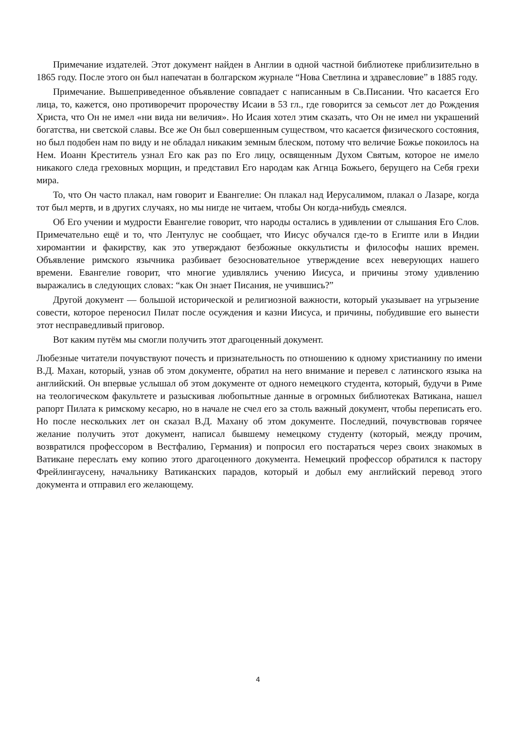Примечание издателей. Этот документ найден в Англии в одной частной библиотеке приблизительно в 1865 году. После этого он был напечатан в болгарском журнале “Нова Светлина и здравесловие” в 1885 году.
Примечание. Вышеприведенное объявление совпадает с написанным в Св.Писании. Что касается Его лица, то, кажется, оно противоречит пророчеству Исаии в 53 гл., где говорится за семьсот лет до Рождения Христа, что Он не имел «ни вида ни величия». Но Исаия хотел этим сказать, что Он не имел ни украшений богатства, ни светской славы. Все же Он был совершенным существом, что касается физического состояния, но был подобен нам по виду и не обладал никаким земным блеском, потому что величие Божье покоилось на Нем. Иоанн Креститель узнал Его как раз по Его лицу, освященным Духом Святым, которое не имело никакого следа греховных морщин, и представил Его народам как Агнца Божьего, берущего на Себя грехи мира.
То, что Он часто плакал, нам говорит и Евангелие: Он плакал над Иерусалимом, плакал о Лазаре, когда тот был мертв, и в других случаях, но мы нигде не читаем, чтобы Он когда-нибудь смеялся.
Об Его учении и мудрости Евангелие говорит, что народы остались в удивлении от слышания Его Слов. Примечательно ещё и то, что Лентулус не сообщает, что Иисус обучался где-то в Египте или в Индии хиромантии и факирству, как это утверждают безбожные оккультисты и философы наших времен. Объявление римского язычника разбивает безосновательное утверждение всех неверующих нашего времени. Евангелие говорит, что многие удивлялись учению Иисуса, и причины этому удивлению выражались в следующих словах: “как Он знает Писания, не учившись?”
Другой документ — большой исторической и религиозной важности, который указывает на угрызение совести, которое переносил Пилат после осуждения и казни Иисуса, и причины, побудившие его вынести этот несправедливый приговор.
Вот каким путём мы смогли получить этот драгоценный документ.
Любезные читатели почувствуют почесть и признательность по отношению к одному христианину по имени В.Д. Махан, который, узнав об этом документе, обратил на него внимание и перевел с латинского языка на английский. Он впервые услышал об этом документе от одного немецкого студента, который, будучи в Риме на теологическом факультете и разыскивая любопытные данные в огромных библиотеках Ватикана, нашел рапорт Пилата к римскому кесарю, но в начале не счел его за столь важный документ, чтобы переписать его. Но после нескольких лет он сказал В.Д. Махану об этом документе. Последний, почувствовав горячее желание получить этот документ, написал бывшему немецкому студенту (который, между прочим, возвратился профессором в Вестфалию, Германия) и попросил его постараться через своих знакомых в Ватикане переслать ему копию этого драгоценного документа. Немецкий профессор обратился к пастору Фрейлингаусену, начальнику Ватиканских парадов, который и добыл ему английский перевод этого документа и отправил его желающему.
4